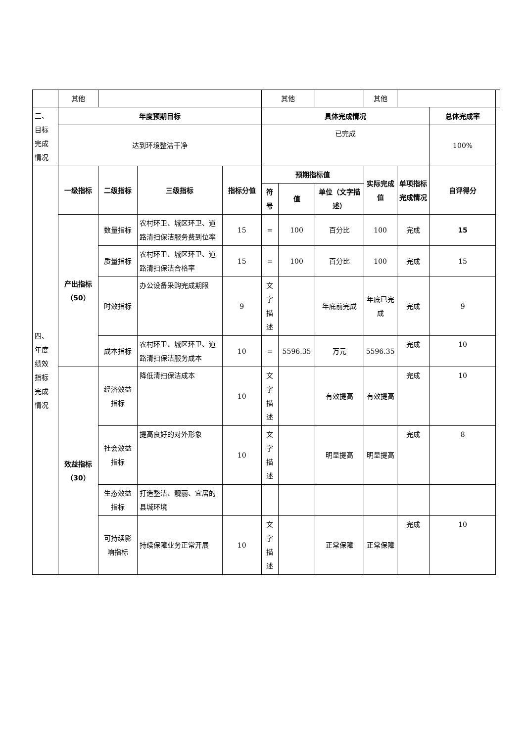| | 其他 | | | | 其他 | | | 其他 | | | |
| 三、 目标 完成 情况 | 年度预期目标 | | | | 具体完成情况 | | | | | 总体完成率 | |
| | 达到环境整洁干净 | | | | 已完成 | | | | | 100% | |
| 四、 年度 绩效 指标 完成 情况 | 一级指标 | 二级指标 | 三级指标 | 指标分值 | 预期指标值 | | | 实际完成值 | 单项指标完成情况 | 自评得分 | |
| | | | | | 符号 | 值 | 单位（文字描述） | | | | |
| | 产出指标（50） | 数量指标 | 农村环卫、城区环卫、道路清扫保洁服务费到位率 | 15 | = | 100 | 百分比 | 100 | 完成 | 15 | |
| | | 质量指标 | 农村环卫、城区环卫、道路清扫保洁合格率 | 15 | = | 100 | 百分比 | 100 | 完成 | 15 | |
| | | 时效指标 | 办公设备采购完成期限 | 9 | 文字描述 | | 年底前完成 | 年底已完成 | 完成 | 9 | |
| | | 成本指标 | 农村环卫、城区环卫、道路清扫保洁服务成本 | 10 | = | 5596.35 | 万元 | 5596.35 | 完成 | 10 | |
| | 效益指标（30） | 经济效益指标 | 降低清扫保洁成本 | 10 | 文字描述 | | 有效提高 | 有效提高 | 完成 | 10 | |
| | | 社会效益指标 | 提高良好的对外形象 | 10 | 文字描述 | | 明显提高 | 明显提高 | 完成 | 8 | |
| | | 生态效益指标 | 打造整洁、靓丽、宜居的县城环境 | | | | | | | | |
| | | 可持续影响指标 | 持续保障业务正常开展 | 10 | 文字描述 | | 正常保障 | 正常保障 | 完成 | 10 | |